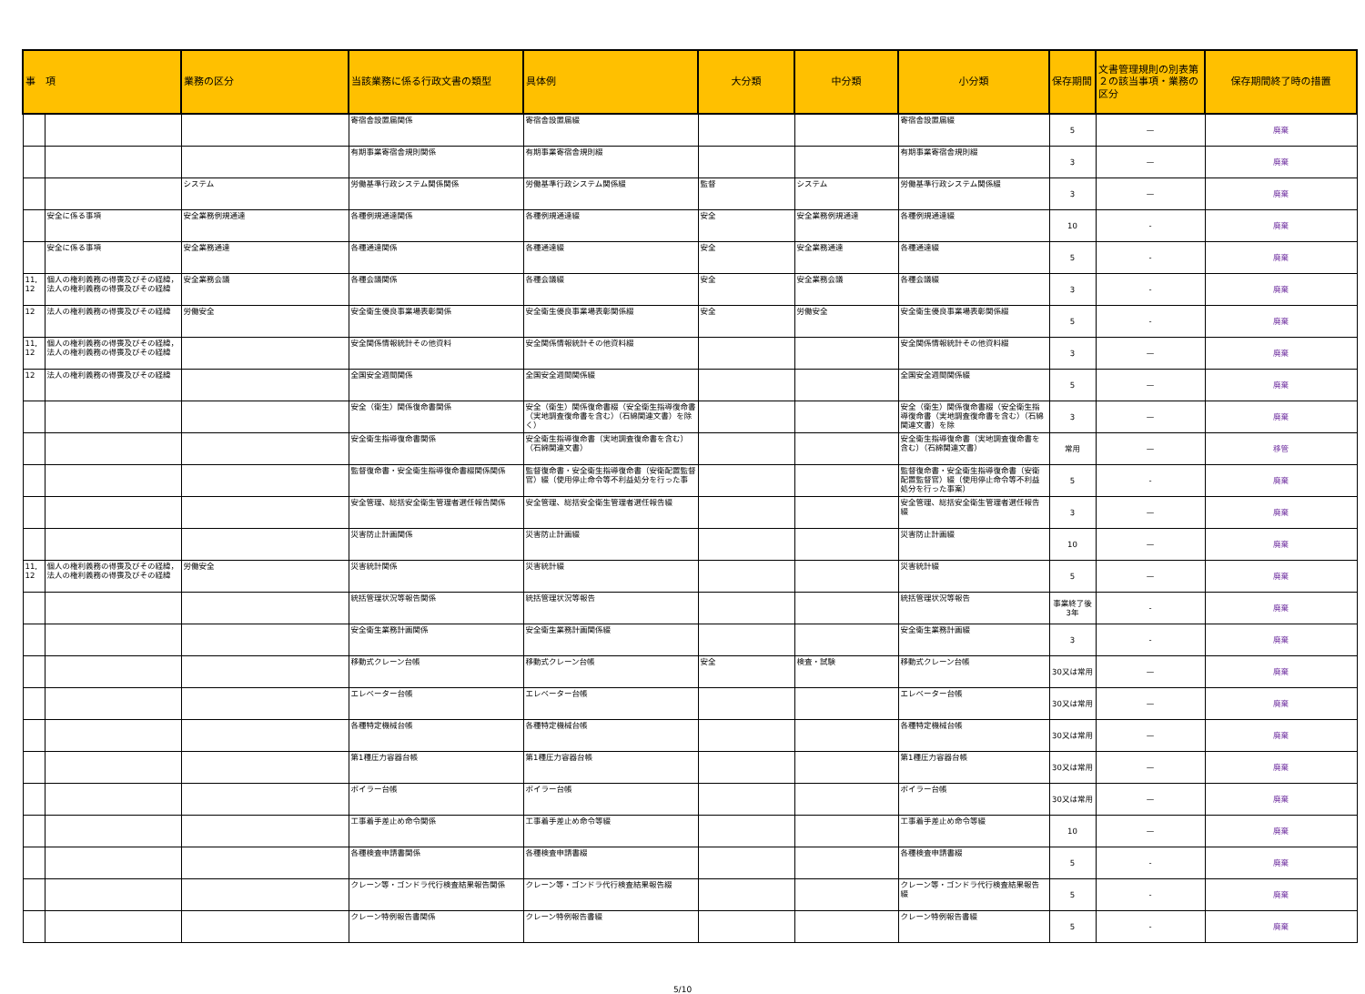| 事 項 | | 業務の区分 | 当該業務に係る行政文書の類型 | 具体例 | 大分類 | 中分類 | 小分類 | 保存期間 | 文書管理規則の別表第２の該当事項・業務の区分 | 保存期間終了時の措置 |
| --- | --- | --- | --- | --- | --- | --- | --- | --- | --- | --- |
| | | | 寄宿舎設置届関係 | 寄宿舎設置届綴 | | | 寄宿舎設置届綴 | 5 | — | 廃棄 |
| | | | 有期事業寄宿舎規則関係 | 有期事業寄宿舎規則綴 | | | 有期事業寄宿舎規則綴 | 3 | — | 廃棄 |
| | | システム | 労働基準行政システム関係関係 | 労働基準行政システム関係綴 | 監督 | システム | 労働基準行政システム関係綴 | 3 | — | 廃棄 |
| | 安全に係る事項 | 安全業務例規通達 | 各種例規通達関係 | 各種例規通達綴 | 安全 | 安全業務例規通達 | 各種例規通達綴 | 10 | - | 廃棄 |
| | 安全に係る事項 | 安全業務通達 | 各種通達関係 | 各種通達綴 | 安全 | 安全業務通達 | 各種通達綴 | 5 | - | 廃棄 |
| 11, 12 | 個人の権利義務の得喪及びその経緯，法人の権利義務の得喪及びその経緯 | 安全業務会議 | 各種会議関係 | 各種会議綴 | 安全 | 安全業務会議 | 各種会議綴 | 3 | - | 廃棄 |
| 12 | 法人の権利義務の得喪及びその経緯 | 労働安全 | 安全衛生優良事業場表彰関係 | 安全衛生優良事業場表彰関係綴 | 安全 | 労働安全 | 安全衛生優良事業場表彰関係綴 | 5 | - | 廃棄 |
| 11, 12 | 個人の権利義務の得喪及びその経緯，法人の権利義務の得喪及びその経緯 | | 安全関係情報統計その他資料 | 安全関係情報統計その他資料綴 | | | 安全関係情報統計その他資料綴 | 3 | — | 廃棄 |
| 12 | 法人の権利義務の得喪及びその経緯 | | 全国安全週間関係 | 全国安全週間関係綴 | | | 全国安全週間関係綴 | 5 | — | 廃棄 |
| | | | 安全（衛生）関係復命書関係 | 安全（衛生）関係復命書綴（安全衛生指導復命書（実地調査復命書を含む）（石綿関連文書）を除く） | | | 安全（衛生）関係復命書綴（安全衛生指導復命書（実地調査復命書を含む）（石綿関連文書）を除 | 3 | — | 廃棄 |
| | | | 安全衛生指導復命書関係 | 安全衛生指導復命書（実地調査復命書を含む）（石綿関連文書） | | | 安全衛生指導復命書（実地調査復命書を含む）（石綿関連文書） | 常用 | — | 移管 |
| | | | 監督復命書・安全衛生指導復命書綴関係関係 | 監督復命書・安全衛生指導復命書（安衛配置監督官）綴（使用停止命令等不利益処分を行った事 | | | 監督復命書・安全衛生指導復命書（安衛配置監督官）綴（使用停止命令等不利益処分を行った事案） | 5 | - | 廃棄 |
| | | | 安全管理、総括安全衛生管理者選任報告関係 | 安全管理、総括安全衛生管理者選任報告綴 | | | 安全管理、総括安全衛生管理者選任報告綴 | 3 | — | 廃棄 |
| | | | 災害防止計画関係 | 災害防止計画綴 | | | 災害防止計画綴 | 10 | — | 廃棄 |
| 11, 12 | 個人の権利義務の得喪及びその経緯，法人の権利義務の得喪及びその経緯 | 労働安全 | 災害統計関係 | 災害統計綴 | | | 災害統計綴 | 5 | — | 廃棄 |
| | | | 統括管理状況等報告関係 | 統括管理状況等報告 | | | 統括管理状況等報告 | 事業終了後3年 | - | 廃棄 |
| | | | 安全衛生業務計画関係 | 安全衛生業務計画関係綴 | | | 安全衛生業務計画綴 | 3 | - | 廃棄 |
| | | | 移動式クレーン台帳 | 移動式クレーン台帳 | 安全 | 検査・試験 | 移動式クレーン台帳 | 30又は常用 | — | 廃棄 |
| | | | エレベーター台帳 | エレベーター台帳 | | | エレベーター台帳 | 30又は常用 | — | 廃棄 |
| | | | 各種特定機械台帳 | 各種特定機械台帳 | | | 各種特定機械台帳 | 30又は常用 | — | 廃棄 |
| | | | 第1種圧力容器台帳 | 第1種圧力容器台帳 | | | 第1種圧力容器台帳 | 30又は常用 | — | 廃棄 |
| | | | ボイラー台帳 | ボイラー台帳 | | | ボイラー台帳 | 30又は常用 | — | 廃棄 |
| | | | 工事着手差止め命令関係 | 工事着手差止め命令等綴 | | | 工事着手差止め命令等綴 | 10 | — | 廃棄 |
| | | | 各種検査申請書関係 | 各種検査申請書綴 | | | 各種検査申請書綴 | 5 | - | 廃棄 |
| | | | クレーン等・ゴンドラ代行検査結果報告関係 | クレーン等・ゴンドラ代行検査結果報告綴 | | | クレーン等・ゴンドラ代行検査結果報告綴 | 5 | - | 廃棄 |
| | | | クレーン特例報告書関係 | クレーン特例報告書綴 | | | クレーン特例報告書綴 | 5 | - | 廃棄 |
5/10